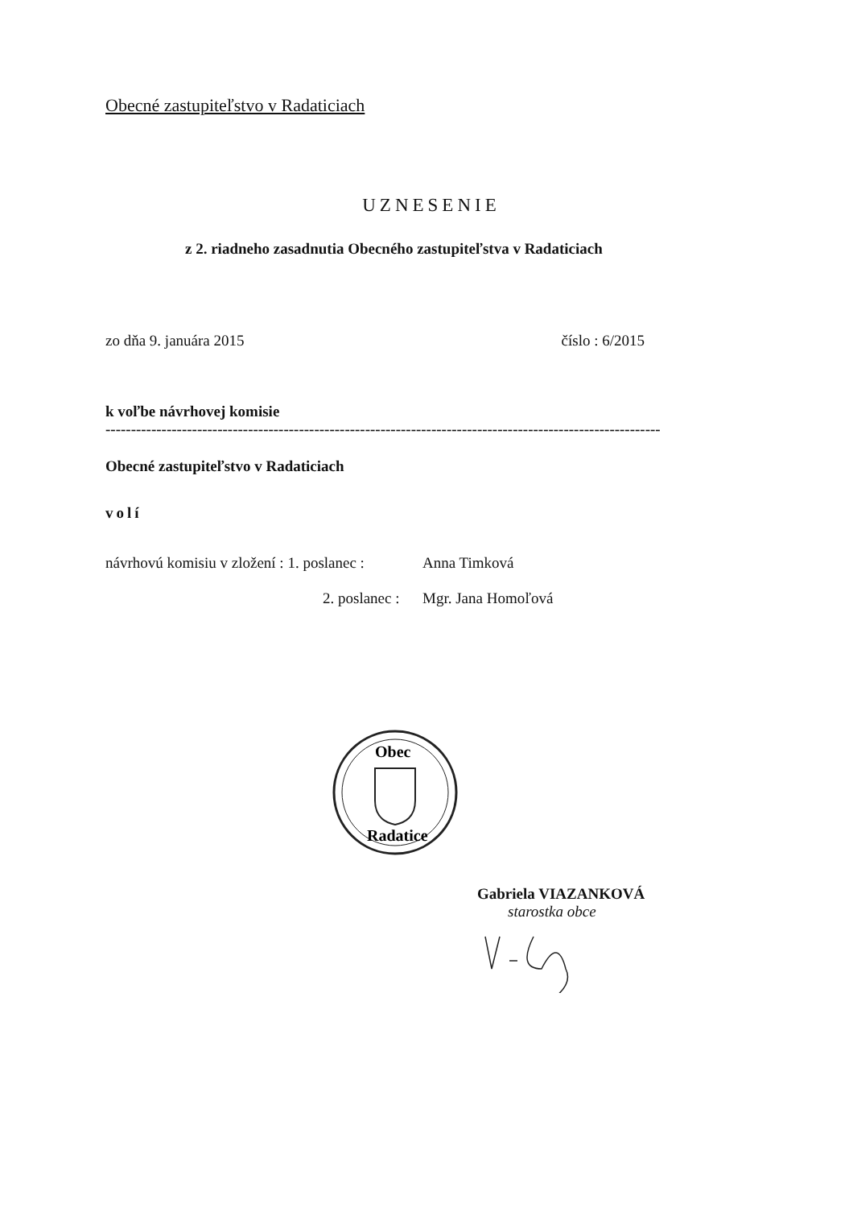Obecné zastupiteľstvo v Radaticiach
UZNESENIE
z 2. riadneho zasadnutia Obecného zastupiteľstva v Radaticiach
zo dňa 9. januára 2015 číslo : 6/2015
k voľbe návrhovej komisie
----------------------------------------------------------------------------------------------------------------
Obecné zastupiteľstvo v Radaticiach
volí
návrhovú komisiu v zložení : 1. poslanec : Anna Timková
2. poslanec : Mgr. Jana Homoľová
Obec
Radatice
Gabriela VIAZANKOVÁ
starostka obce